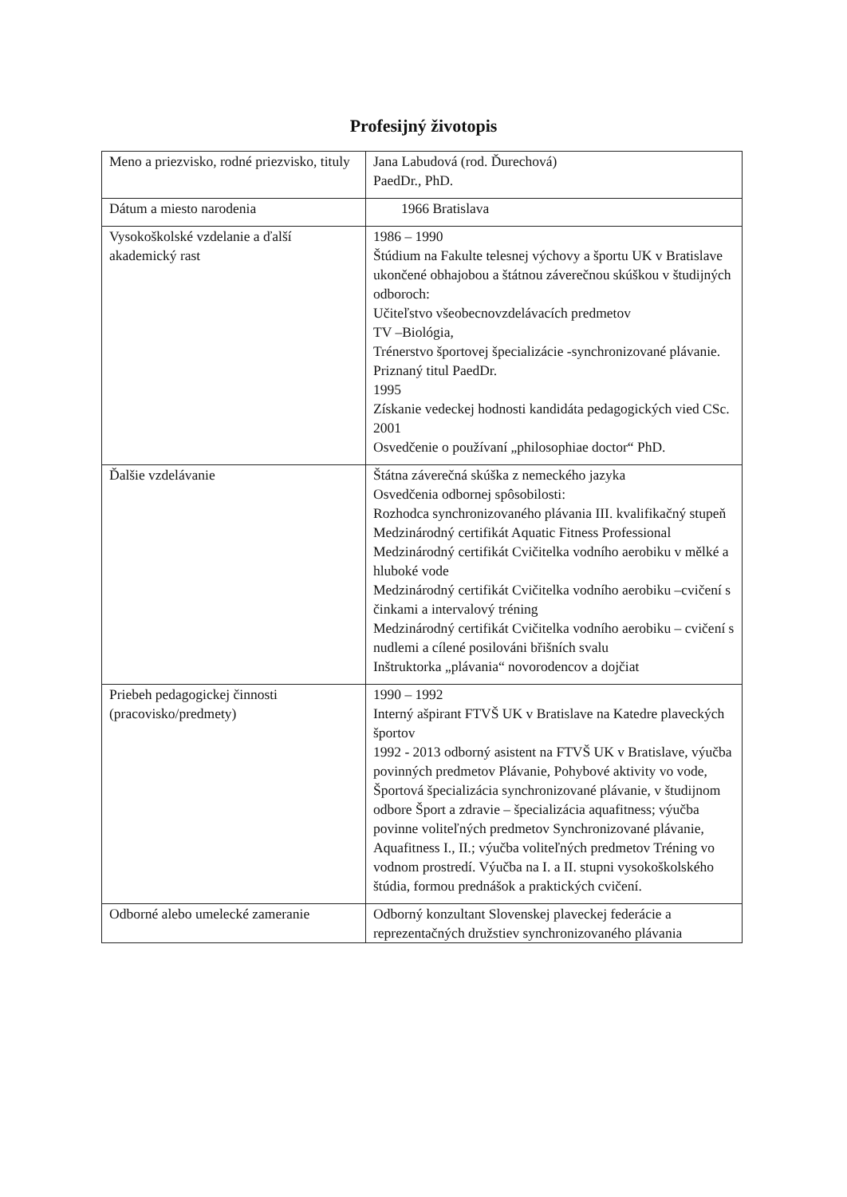Profesijný životopis
| Meno a priezvisko, rodné priezvisko, tituly | Jana Labudová (rod. Ďurechová) PaedDr., PhD. |
| Dátum a miesto narodenia | 1966 Bratislava |
| Vysokoškolské vzdelanie a ďalší akademický rast | 1986 – 1990 Štúdium na Fakulte telesnej výchovy a športu UK v Bratislave ukončené obhajobou a štátnou záverečnou skúškou v študijných odboroch: Učiteľstvo všeobecnovzdelávacích predmetov TV –Biológia, Trénerstvo športovej špecializácie -synchronizované plávanie. Priznaný titul PaedDr. 1995 Získanie vedeckej hodnosti kandidáta pedagogických vied CSc. 2001 Osvedčenie o používaní „philosophiae doctor“ PhD. |
| Ďalšie vzdelávanie | Štátna záverečná skúška z nemeckého jazyka Osvedčenia odbornej spôsobilosti: Rozhodca synchronizovaného plávania III. kvalifikačný stupeň Medzinárodný certifikát Aquatic Fitness Professional Medzinárodný certifikát Cvičitelka vodního aerobiku v mělké a hluboké vode Medzinárodný certifikát Cvičitelka vodního aerobiku –cvičení s činkami a intervalový tréning Medzinárodný certifikát Cvičitelka vodního aerobiku – cvičení s nudlemi a cílené posilováni břišních svalu Inštruktorka „plávania“ novorodencov a dojčiat |
| Priebeh pedagogickej činnosti (pracovisko/predmety) | 1990 – 1992 Interný ašpirant FTVŠ UK v Bratislave na Katedre plaveckých športov 1992 - 2013 odborný asistent na FTVŠ UK v Bratislave, výučba povinných predmetov Plávanie, Pohybové aktivity vo vode, Športová špecializácia synchronizované plávanie, v študijnom odbore Šport a zdravie – špecializácia aquafitness; výučba povinne voliteľných predmetov Synchronizované plávanie, Aquafitness I., II.; výučba voliteľných predmetov Tréning vo vodnom prostredí. Výučba na I. a II. stupni vysokoškolského štúdia, formou prednášok a praktických cvičení. |
| Odborné alebo umelecké zameranie | Odborný konzultant Slovenskej plaveckej federácie a reprezentačných družstiev synchronizovaného plávania |